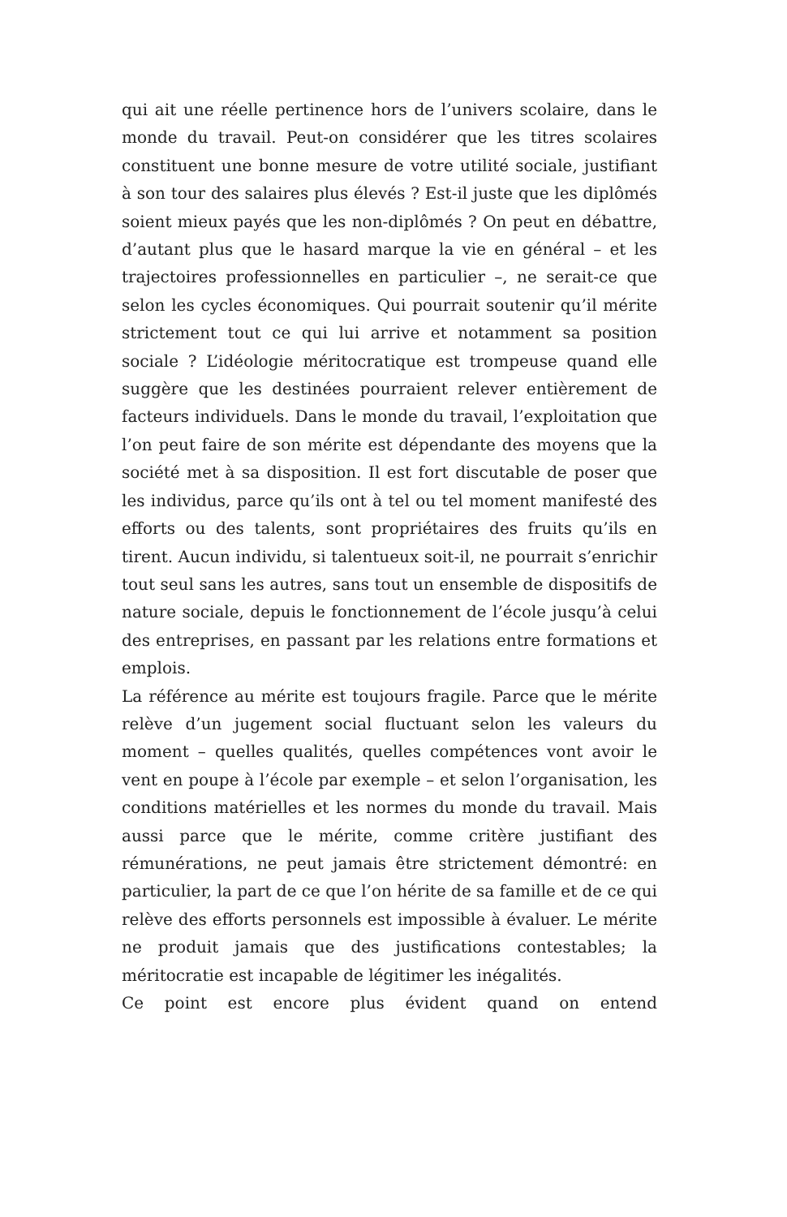qui ait une réelle pertinence hors de l’univers scolaire, dans le monde du travail. Peut-on considérer que les titres scolaires constituent une bonne mesure de votre utilité sociale, justifiant à son tour des salaires plus élevés ? Est-il juste que les diplômés soient mieux payés que les non-diplômés ? On peut en débattre, d’autant plus que le hasard marque la vie en général – et les trajectoires professionnelles en particulier –, ne serait-ce que selon les cycles économiques. Qui pourrait soutenir qu’il mérite strictement tout ce qui lui arrive et notamment sa position sociale ? L’idéologie méritocratique est trompeuse quand elle suggère que les destinées pourraient relever entièrement de facteurs individuels. Dans le monde du travail, l’exploitation que l’on peut faire de son mérite est dépendante des moyens que la société met à sa disposition. Il est fort discutable de poser que les individus, parce qu’ils ont à tel ou tel moment manifesté des efforts ou des talents, sont propriétaires des fruits qu’ils en tirent. Aucun individu, si talentueux soit-il, ne pourrait s’enrichir tout seul sans les autres, sans tout un ensemble de dispositifs de nature sociale, depuis le fonctionnement de l’école jusqu’à celui des entreprises, en passant par les relations entre formations et emplois.
La référence au mérite est toujours fragile. Parce que le mérite relève d’un jugement social fluctuant selon les valeurs du moment – quelles qualités, quelles compétences vont avoir le vent en poupe à l’école par exemple – et selon l’organisation, les conditions matérielles et les normes du monde du travail. Mais aussi parce que le mérite, comme critère justifiant des rémunérations, ne peut jamais être strictement démontré: en particulier, la part de ce que l’on hérite de sa famille et de ce qui relève des efforts personnels est impossible à évaluer. Le mérite ne produit jamais que des justifications contestables; la méritocratie est incapable de légitimer les inégalités.
Ce point est encore plus évident quand on entend